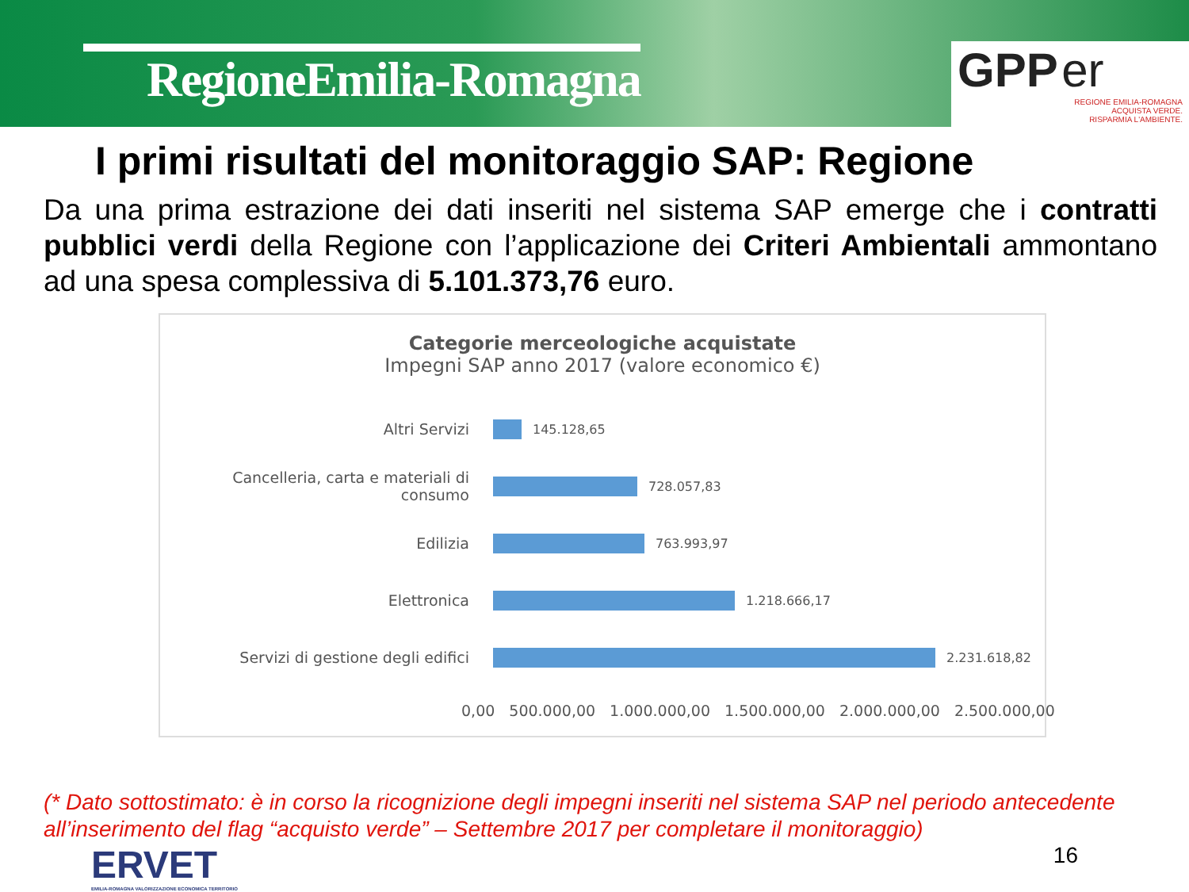RegioneEmilia-Romagna
GPP er
REGIONE EMILIA-ROMAGNA
ACQUISTA VERDE.
RISPARMIA L'AMBIENTE.
I primi risultati del monitoraggio SAP: Regione
Da una prima estrazione dei dati inseriti nel sistema SAP emerge che i contratti pubblici verdi della Regione con l’applicazione dei Criteri Ambientali ammontano ad una spesa complessiva di 5.101.373,76 euro.
Categorie merceologiche acquistate
Impegni SAP anno 2017 (valore economico €)
Altri Servizi
145.128,65
Cancelleria, carta e materiali di consumo
728.057,83
Edilizia
763.993,97
Elettronica
1.218.666,17
Servizi di gestione degli edifici
2.231.618,82
0,00 500.000,00 1.000.000,00 1.500.000,00 2.000.000,00 2.500.000,00
(* Dato sottostimato: è in corso la ricognizione degli impegni inseriti nel sistema SAP nel periodo antecedente all’inserimento del flag “acquisto verde” – Settembre 2017 per completare il monitoraggio)
ERVET
EMILIA-ROMAGNA VALORIZZAZIONE ECONOMICA TERRITORIO
16